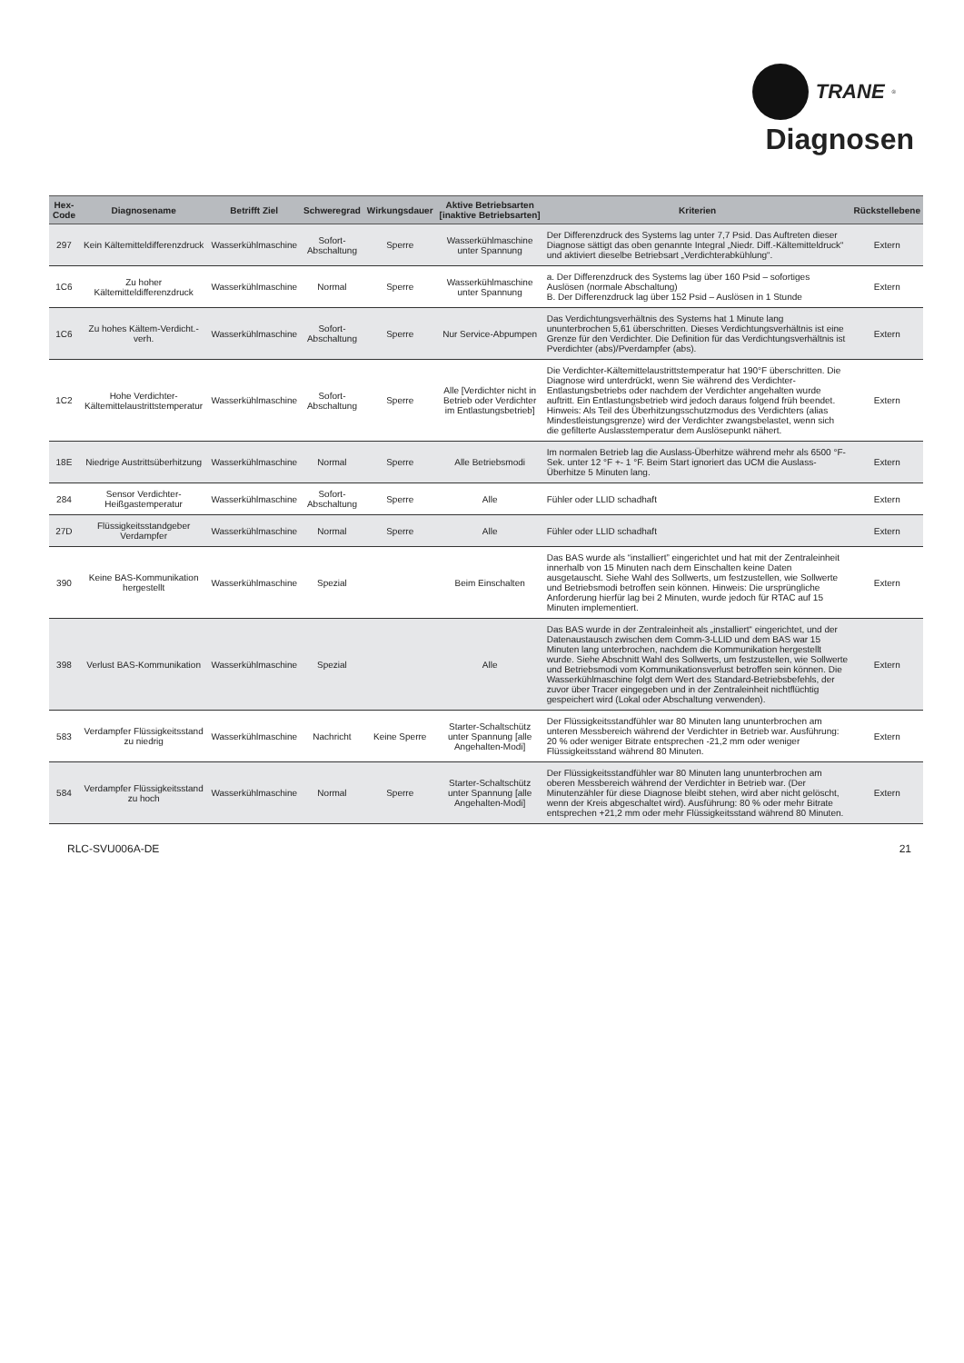TRANE<sup>®</sup>
Diagnosen
| Hex-Code | Diagnosename | Betrifft Ziel | Schweregrad | Wirkungsdauer | Aktive Betriebsarten [inaktive Betriebsarten] | Kriterien | Rückstellebene |
| --- | --- | --- | --- | --- | --- | --- | --- |
| 297 | Kein Kältemitteldifferenzdruck | Wasserkühlmaschine | Sofort-Abschaltung | Sperre | Wasserkühlmaschine unter Spannung | Der Differenzdruck des Systems lag unter 7,7 Psid. Das Auftreten dieser Diagnose sättigt das oben genannte Integral „Niedr. Diff.-Kältemitteldruck“ und aktiviert dieselbe Betriebsart „Verdichterabkühlung“. | Extern |
| 1C6 | Zu hoher Kältemitteldifferenzdruck | Wasserkühlmaschine | Normal | Sperre | Wasserkühlmaschine unter Spannung | a. Der Differenzdruck des Systems lag über 160 Psid – sofortiges Auslösen (normale Abschaltung) B. Der Differenzdruck lag über 152 Psid – Auslösen in 1 Stunde | Extern |
| 1C6 | Zu hohes Kältem-Verdicht.-verh. | Wasserkühlmaschine | Sofort-Abschaltung | Sperre | Nur Service-Abpumpen | Das Verdichtungsverhältnis des Systems hat 1 Minute lang ununterbrochen 5,61 überschritten. Dieses Verdichtungsverhältnis ist eine Grenze für den Verdichter. Die Definition für das Verdichtungsverhältnis ist Pverdichter (abs)/Pverdampfer (abs). | Extern |
| 1C2 | Hohe Verdichter-Kältemittelaustrittstemperatur | Wasserkühlmaschine | Sofort-Abschaltung | Sperre | Alle [Verdichter nicht in Betrieb oder Verdichter im Entlastungsbetrieb] | Die Verdichter-Kältemittelaustrittstemperatur hat 190°F überschritten. Die Diagnose wird unterdrückt, wenn Sie während des Verdichter-Entlastungsbetriebs oder nachdem der Verdichter angehalten wurde auftritt. Ein Entlastungsbetrieb wird jedoch daraus folgend früh beendet. Hinweis: Als Teil des Überhitzungsschutzmodus des Verdichters (alias Mindestleistungsgrenze) wird der Verdichter zwangsbelastet, wenn sich die gefilterte Auslasstemperatur dem Auslösepunkt nähert. | Extern |
| 18E | Niedrige Austrittsüberhitzung | Wasserkühlmaschine | Normal | Sperre | Alle Betriebsmodi | Im normalen Betrieb lag die Auslass-Überhitze während mehr als 6500 °F-Sek. unter 12 °F +- 1 °F. Beim Start ignoriert das UCM die Auslass-Überhitze 5 Minuten lang. | Extern |
| 284 | Sensor Verdichter-Heißgastemperatur | Wasserkühlmaschine | Sofort-Abschaltung | Sperre | Alle | Fühler oder LLID schadhaft | Extern |
| 27D | Flüssigkeitsstandgeber Verdampfer | Wasserkühlmaschine | Normal | Sperre | Alle | Fühler oder LLID schadhaft | Extern |
| 390 | Keine BAS-Kommunikation hergestellt | Wasserkühlmaschine | Spezial | | Beim Einschalten | Das BAS wurde als “installiert” eingerichtet und hat mit der Zentraleinheit innerhalb von 15 Minuten nach dem Einschalten keine Daten ausgetauscht. Siehe Wahl des Sollwerts, um festzustellen, wie Sollwerte und Betriebsmodi betroffen sein können. Hinweis: Die ursprüngliche Anforderung hierfür lag bei 2 Minuten, wurde jedoch für RTAC auf 15 Minuten implementiert. | Extern |
| 398 | Verlust BAS-Kommunikation | Wasserkühlmaschine | Spezial | | Alle | Das BAS wurde in der Zentraleinheit als „installiert“ eingerichtet, und der Datenaustausch zwischen dem Comm-3-LLID und dem BAS war 15 Minuten lang unterbrochen, nachdem die Kommunikation hergestellt wurde. Siehe Abschnitt Wahl des Sollwerts, um festzustellen, wie Sollwerte und Betriebsmodi vom Kommunikationsverlust betroffen sein können. Die Wasserkühlmaschine folgt dem Wert des Standard-Betriebsbefehls, der zuvor über Tracer eingegeben und in der Zentraleinheit nichtflüchtig gespeichert wird (Lokal oder Abschaltung verwenden). | Extern |
| 583 | Verdampfer Flüssigkeitsstand zu niedrig | Wasserkühlmaschine | Nachricht | Keine Sperre | Starter-Schaltschütz unter Spannung [alle Angehalten-Modi] | Der Flüssigkeitsstandfühler war 80 Minuten lang ununterbrochen am unteren Messbereich während der Verdichter in Betrieb war. Ausführung: 20 % oder weniger Bitrate entsprechen -21,2 mm oder weniger Flüssigkeitsstand während 80 Minuten. | Extern |
| 584 | Verdampfer Flüssigkeitsstand zu hoch | Wasserkühlmaschine | Normal | Sperre | Starter-Schaltschütz unter Spannung [alle Angehalten-Modi] | Der Flüssigkeitsstandfühler war 80 Minuten lang ununterbrochen am oberen Messbereich während der Verdichter in Betrieb war. (Der Minutenzähler für diese Diagnose bleibt stehen, wird aber nicht gelöscht, wenn der Kreis abgeschaltet wird). Ausführung: 80 % oder mehr Bitrate entsprechen +21,2 mm oder mehr Flüssigkeitsstand während 80 Minuten. | Extern |
RLC-SVU006A-DE 21